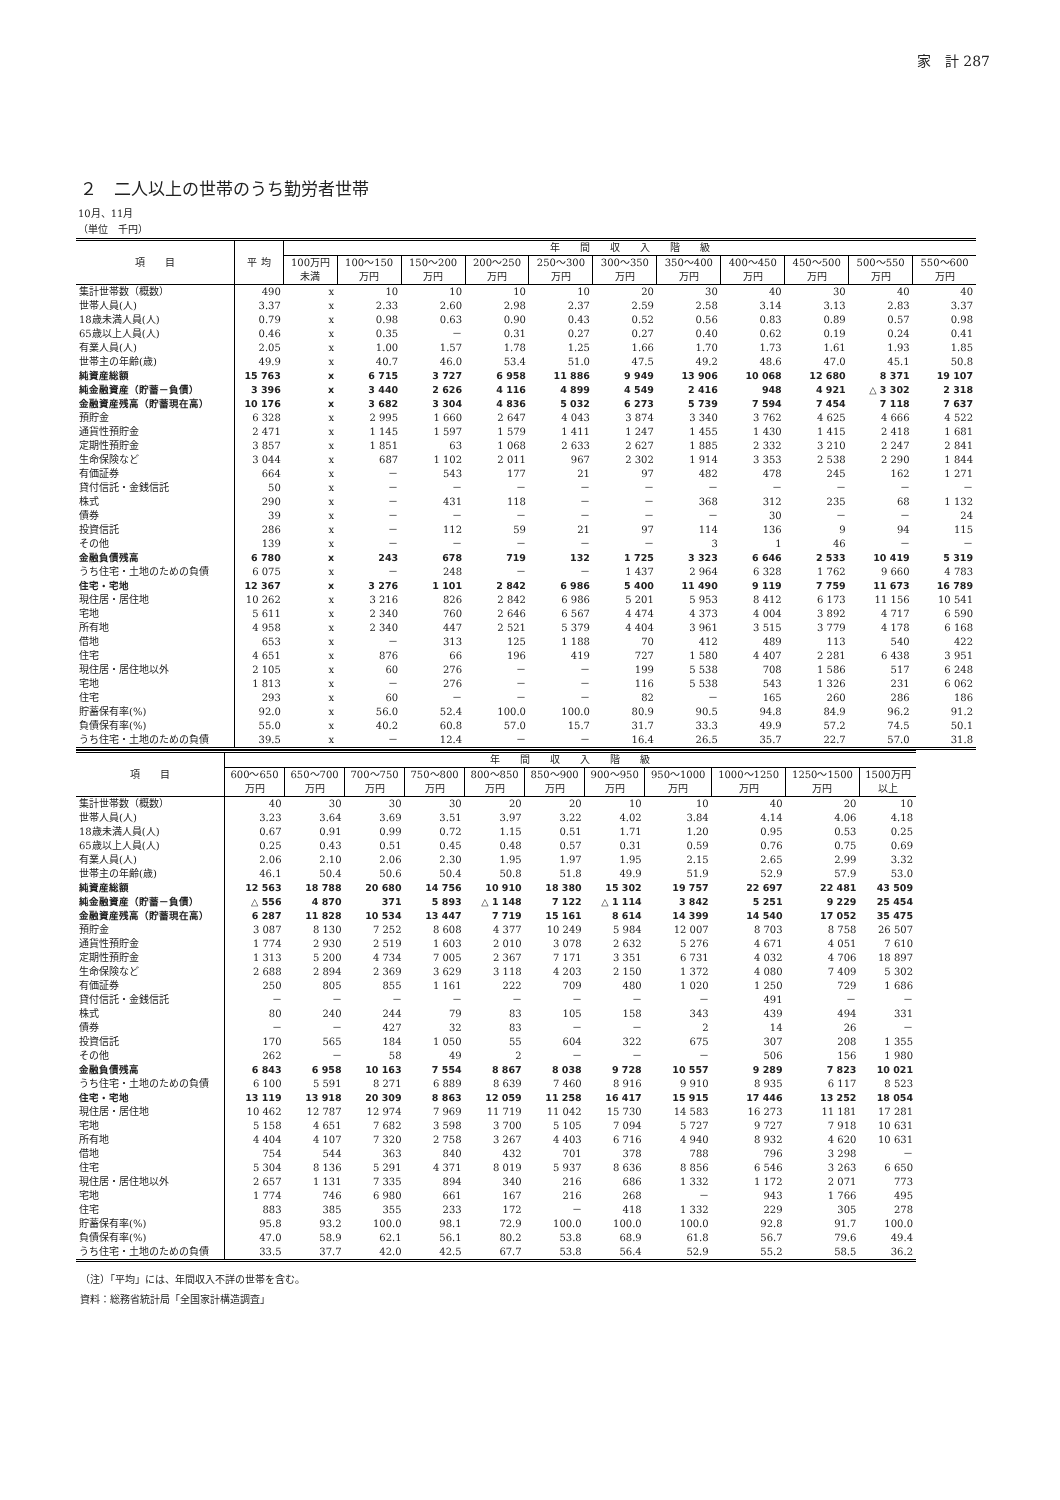家　計 287
２　二人以上の世帯のうち勤労者世帯
10月、11月
（単位　千円）
| 項 目 | 平 均 | 年 間 収 入 階 級 | | | | | | | | | | |
| --- | --- | --- | --- | --- | --- | --- | --- | --- | --- | --- | --- | --- |
| | | 100万円 未満 | 100～150 万円 | 150～200 万円 | 200～250 万円 | 250～300 万円 | 300～350 万円 | 350～400 万円 | 400～450 万円 | 450～500 万円 | 500～550 万円 | 550～600 万円 |
| 集計世帯数（概数） | 490 | x | 10 | 10 | 10 | 10 | 20 | 30 | 40 | 30 | 40 | 40 |
| 世帯人員(人) | 3.37 | x | 2.33 | 2.60 | 2.98 | 2.37 | 2.59 | 2.58 | 3.14 | 3.13 | 2.83 | 3.37 |
| 18歳未満人員(人) | 0.79 | x | 0.98 | 0.63 | 0.90 | 0.43 | 0.52 | 0.56 | 0.83 | 0.89 | 0.57 | 0.98 |
| 65歳以上人員(人) | 0.46 | x | 0.35 | － | 0.31 | 0.27 | 0.27 | 0.40 | 0.62 | 0.19 | 0.24 | 0.41 |
| 有業人員(人) | 2.05 | x | 1.00 | 1.57 | 1.78 | 1.25 | 1.66 | 1.70 | 1.73 | 1.61 | 1.93 | 1.85 |
| 世帯主の年齢(歳) | 49.9 | x | 40.7 | 46.0 | 53.4 | 51.0 | 47.5 | 49.2 | 48.6 | 47.0 | 45.1 | 50.8 |
| 純資産総額 | 15 763 | x | 6 715 | 3 727 | 6 958 | 11 886 | 9 949 | 13 906 | 10 068 | 12 680 | 8 371 | 19 107 |
| 純金融資産（貯蓄－負債） | 3 396 | x | 3 440 | 2 626 | 4 116 | 4 899 | 4 549 | 2 416 | 948 | 4 921 | △ 3 302 | 2 318 |
| 金融資産残高（貯蓄現在高） | 10 176 | x | 3 682 | 3 304 | 4 836 | 5 032 | 6 273 | 5 739 | 7 594 | 7 454 | 7 118 | 7 637 |
| 預貯金 | 6 328 | x | 2 995 | 1 660 | 2 647 | 4 043 | 3 874 | 3 340 | 3 762 | 4 625 | 4 666 | 4 522 |
| 通貨性預貯金 | 2 471 | x | 1 145 | 1 597 | 1 579 | 1 411 | 1 247 | 1 455 | 1 430 | 1 415 | 2 418 | 1 681 |
| 定期性預貯金 | 3 857 | x | 1 851 | 63 | 1 068 | 2 633 | 2 627 | 1 885 | 2 332 | 3 210 | 2 247 | 2 841 |
| 生命保険など | 3 044 | x | 687 | 1 102 | 2 011 | 967 | 2 302 | 1 914 | 3 353 | 2 538 | 2 290 | 1 844 |
| 有価証券 | 664 | x | － | 543 | 177 | 21 | 97 | 482 | 478 | 245 | 162 | 1 271 |
| 貸付信託・金銭信託 | 50 | x | － | － | － | － | － | － | － | － | － | － |
| 株式 | 290 | x | － | 431 | 118 | － | － | 368 | 312 | 235 | 68 | 1 132 |
| 債券 | 39 | x | － | － | － | － | － | － | 30 | － | － | 24 |
| 投資信託 | 286 | x | － | 112 | 59 | 21 | 97 | 114 | 136 | 9 | 94 | 115 |
| その他 | 139 | x | － | － | － | － | － | 3 | 1 | 46 | － | － |
| 金融負債残高 | 6 780 | x | 243 | 678 | 719 | 132 | 1 725 | 3 323 | 6 646 | 2 533 | 10 419 | 5 319 |
| うち住宅・土地のための負債 | 6 075 | x | － | 248 | － | － | 1 437 | 2 964 | 6 328 | 1 762 | 9 660 | 4 783 |
| 住宅・宅地 | 12 367 | x | 3 276 | 1 101 | 2 842 | 6 986 | 5 400 | 11 490 | 9 119 | 7 759 | 11 673 | 16 789 |
| 現住居・居住地 | 10 262 | x | 3 216 | 826 | 2 842 | 6 986 | 5 201 | 5 953 | 8 412 | 6 173 | 11 156 | 10 541 |
| 宅地 | 5 611 | x | 2 340 | 760 | 2 646 | 6 567 | 4 474 | 4 373 | 4 004 | 3 892 | 4 717 | 6 590 |
| 所有地 | 4 958 | x | 2 340 | 447 | 2 521 | 5 379 | 4 404 | 3 961 | 3 515 | 3 779 | 4 178 | 6 168 |
| 借地 | 653 | x | － | 313 | 125 | 1 188 | 70 | 412 | 489 | 113 | 540 | 422 |
| 住宅 | 4 651 | x | 876 | 66 | 196 | 419 | 727 | 1 580 | 4 407 | 2 281 | 6 438 | 3 951 |
| 現住居・居住地以外 | 2 105 | x | 60 | 276 | － | － | 199 | 5 538 | 708 | 1 586 | 517 | 6 248 |
| 宅地 | 1 813 | x | － | 276 | － | － | 116 | 5 538 | 543 | 1 326 | 231 | 6 062 |
| 住宅 | 293 | x | 60 | － | － | － | 82 | － | 165 | 260 | 286 | 186 |
| 貯蓄保有率(%) | 92.0 | x | 56.0 | 52.4 | 100.0 | 100.0 | 80.9 | 90.5 | 94.8 | 84.9 | 96.2 | 91.2 |
| 負債保有率(%) | 55.0 | x | 40.2 | 60.8 | 57.0 | 15.7 | 31.7 | 33.3 | 49.9 | 57.2 | 74.5 | 50.1 |
| うち住宅・土地のための負債 | 39.5 | x | － | 12.4 | － | － | 16.4 | 26.5 | 35.7 | 22.7 | 57.0 | 31.8 |
| 項 目 | 年 間 収 入 階 級 | | | | | | | | | | |
| --- | --- | --- | --- | --- | --- | --- | --- | --- | --- | --- | --- |
| | 600～650 万円 | 650～700 万円 | 700～750 万円 | 750～800 万円 | 800～850 万円 | 850～900 万円 | 900～950 万円 | 950～1000 万円 | 1000～1250 万円 | 1250～1500 万円 | 1500万円 以上 |
| 集計世帯数（概数） | 40 | 30 | 30 | 30 | 20 | 20 | 10 | 10 | 40 | 20 | 10 |
| 世帯人員(人) | 3.23 | 3.64 | 3.69 | 3.51 | 3.97 | 3.22 | 4.02 | 3.84 | 4.14 | 4.06 | 4.18 |
| 18歳未満人員(人) | 0.67 | 0.91 | 0.99 | 0.72 | 1.15 | 0.51 | 1.71 | 1.20 | 0.95 | 0.53 | 0.25 |
| 65歳以上人員(人) | 0.25 | 0.43 | 0.51 | 0.45 | 0.48 | 0.57 | 0.31 | 0.59 | 0.76 | 0.75 | 0.69 |
| 有業人員(人) | 2.06 | 2.10 | 2.06 | 2.30 | 1.95 | 1.97 | 1.95 | 2.15 | 2.65 | 2.99 | 3.32 |
| 世帯主の年齢(歳) | 46.1 | 50.4 | 50.6 | 50.4 | 50.8 | 51.8 | 49.9 | 51.9 | 52.9 | 57.9 | 53.0 |
| 純資産総額 | 12 563 | 18 788 | 20 680 | 14 756 | 10 910 | 18 380 | 15 302 | 19 757 | 22 697 | 22 481 | 43 509 |
| 純金融資産（貯蓄－負債） | △ 556 | 4 870 | 371 | 5 893 | △ 1 148 | 7 122 | △ 1 114 | 3 842 | 5 251 | 9 229 | 25 454 |
| 金融資産残高（貯蓄現在高） | 6 287 | 11 828 | 10 534 | 13 447 | 7 719 | 15 161 | 8 614 | 14 399 | 14 540 | 17 052 | 35 475 |
| 預貯金 | 3 087 | 8 130 | 7 252 | 8 608 | 4 377 | 10 249 | 5 984 | 12 007 | 8 703 | 8 758 | 26 507 |
| 通貨性預貯金 | 1 774 | 2 930 | 2 519 | 1 603 | 2 010 | 3 078 | 2 632 | 5 276 | 4 671 | 4 051 | 7 610 |
| 定期性預貯金 | 1 313 | 5 200 | 4 734 | 7 005 | 2 367 | 7 171 | 3 351 | 6 731 | 4 032 | 4 706 | 18 897 |
| 生命保険など | 2 688 | 2 894 | 2 369 | 3 629 | 3 118 | 4 203 | 2 150 | 1 372 | 4 080 | 7 409 | 5 302 |
| 有価証券 | 250 | 805 | 855 | 1 161 | 222 | 709 | 480 | 1 020 | 1 250 | 729 | 1 686 |
| 貸付信託・金銭信託 | － | － | － | － | － | － | － | － | 491 | － | － |
| 株式 | 80 | 240 | 244 | 79 | 83 | 105 | 158 | 343 | 439 | 494 | 331 |
| 債券 | － | － | 427 | 32 | 83 | － | － | 2 | 14 | 26 | － |
| 投資信託 | 170 | 565 | 184 | 1 050 | 55 | 604 | 322 | 675 | 307 | 208 | 1 355 |
| その他 | 262 | － | 58 | 49 | 2 | － | － | － | 506 | 156 | 1 980 |
| 金融負債残高 | 6 843 | 6 958 | 10 163 | 7 554 | 8 867 | 8 038 | 9 728 | 10 557 | 9 289 | 7 823 | 10 021 |
| うち住宅・土地のための負債 | 6 100 | 5 591 | 8 271 | 6 889 | 8 639 | 7 460 | 8 916 | 9 910 | 8 935 | 6 117 | 8 523 |
| 住宅・宅地 | 13 119 | 13 918 | 20 309 | 8 863 | 12 059 | 11 258 | 16 417 | 15 915 | 17 446 | 13 252 | 18 054 |
| 現住居・居住地 | 10 462 | 12 787 | 12 974 | 7 969 | 11 719 | 11 042 | 15 730 | 14 583 | 16 273 | 11 181 | 17 281 |
| 宅地 | 5 158 | 4 651 | 7 682 | 3 598 | 3 700 | 5 105 | 7 094 | 5 727 | 9 727 | 7 918 | 10 631 |
| 所有地 | 4 404 | 4 107 | 7 320 | 2 758 | 3 267 | 4 403 | 6 716 | 4 940 | 8 932 | 4 620 | 10 631 |
| 借地 | 754 | 544 | 363 | 840 | 432 | 701 | 378 | 788 | 796 | 3 298 | － |
| 住宅 | 5 304 | 8 136 | 5 291 | 4 371 | 8 019 | 5 937 | 8 636 | 8 856 | 6 546 | 3 263 | 6 650 |
| 現住居・居住地以外 | 2 657 | 1 131 | 7 335 | 894 | 340 | 216 | 686 | 1 332 | 1 172 | 2 071 | 773 |
| 宅地 | 1 774 | 746 | 6 980 | 661 | 167 | 216 | 268 | － | 943 | 1 766 | 495 |
| 住宅 | 883 | 385 | 355 | 233 | 172 | － | 418 | 1 332 | 229 | 305 | 278 |
| 貯蓄保有率(%) | 95.8 | 93.2 | 100.0 | 98.1 | 72.9 | 100.0 | 100.0 | 100.0 | 92.8 | 91.7 | 100.0 |
| 負債保有率(%) | 47.0 | 58.9 | 62.1 | 56.1 | 80.2 | 53.8 | 68.9 | 61.8 | 56.7 | 79.6 | 49.4 |
| うち住宅・土地のための負債 | 33.5 | 37.7 | 42.0 | 42.5 | 67.7 | 53.8 | 56.4 | 52.9 | 55.2 | 58.5 | 36.2 |
（注）「平均」には、年間収入不詳の世帯を含む。
資料：総務省統計局「全国家計構造調査」